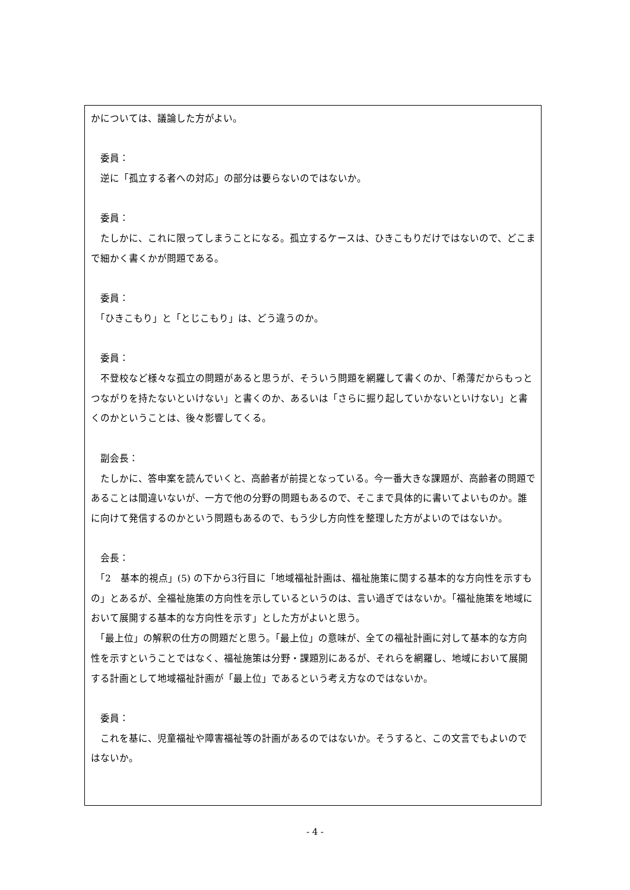かについては、議論した方がよい。
　委員：
　逆に「孤立する者への対応」の部分は要らないのではないか。
　委員：
　たしかに、これに限ってしまうことになる。孤立するケースは、ひきこもりだけではないので、どこまで細かく書くかが問題である。
　委員：
　「ひきこもり」と「とじこもり」は、どう違うのか。
　委員：
　不登校など様々な孤立の問題があると思うが、そういう問題を網羅して書くのか、「希薄だからもっとつながりを持たないといけない」と書くのか、あるいは「さらに掘り起していかないといけない」と書くのかということは、後々影響してくる。
　副会長：
　たしかに、答申案を読んでいくと、高齢者が前提となっている。今一番大きな課題が、高齢者の問題であることは間違いないが、一方で他の分野の問題もあるので、そこまで具体的に書いてよいものか。誰に向けて発信するのかという問題もあるので、もう少し方向性を整理した方がよいのではないか。
　会長：
　「2　基本的視点」(5) の下から3行目に「地域福祉計画は、福祉施策に関する基本的な方向性を示すもの」とあるが、全福祉施策の方向性を示しているというのは、言い過ぎではないか。「福祉施策を地域において展開する基本的な方向性を示す」とした方がよいと思う。
　「最上位」の解釈の仕方の問題だと思う。「最上位」の意味が、全ての福祉計画に対して基本的な方向性を示すということではなく、福祉施策は分野・課題別にあるが、それらを網羅し、地域において展開する計画として地域福祉計画が「最上位」であるという考え方なのではないか。
　委員：
　これを基に、児童福祉や障害福祉等の計画があるのではないか。そうすると、この文言でもよいのではないか。
- 4 -